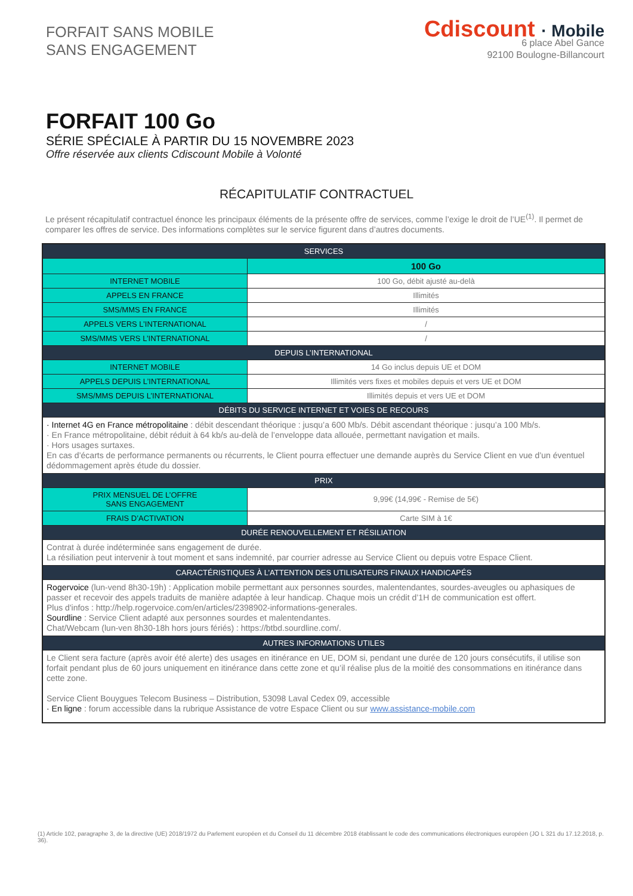FORFAIT SANS MOBILE
SANS ENGAGEMENT
Cdiscount · Mobile
6 place Abel Gance
92100 Boulogne-Billancourt
FORFAIT 100 Go
SÉRIE SPÉCIALE À PARTIR DU 15 NOVEMBRE 2023
Offre réservée aux clients Cdiscount Mobile à Volonté
RÉCAPITULATIF CONTRACTUEL
Le présent récapitulatif contractuel énonce les principaux éléments de la présente offre de services, comme l’exige le droit de l’UE<sup>(1)</sup>. Il permet de comparer les offres de service. Des informations complètes sur le service figurent dans d’autres documents.
| SERVICES | |
| --- | --- |
| | 100 Go |
| INTERNET MOBILE | 100 Go, débit ajusté au-delà |
| APPELS EN FRANCE | Illimités |
| SMS/MMS EN FRANCE | Illimités |
| APPELS VERS L’INTERNATIONAL | / |
| SMS/MMS VERS L’INTERNATIONAL | / |
| DEPUIS L’INTERNATIONAL | |
| INTERNET MOBILE | 14 Go inclus depuis UE et DOM |
| APPELS DEPUIS L’INTERNATIONAL | Illimités vers fixes et mobiles depuis et vers UE et DOM |
| SMS/MMS DEPUIS L’INTERNATIONAL | Illimités depuis et vers UE et DOM |
| DÉBITS DU SERVICE INTERNET ET VOIES DE RECOURS | |
| · Internet 4G en France métropolitaine : débit descendant théorique : jusqu’a 600 Mb/s. Débit ascendant théorique : jusqu’a 100 Mb/s. · En France métropolitaine, débit réduit à 64 kb/s au-delà de l’enveloppe data allouée, permettant navigation et mails. · Hors usages surtaxes. En cas d’écarts de performance permanents ou récurrents, le Client pourra effectuer une demande auprès du Service Client en vue d’un éventuel dédommagement après étude du dossier. | |
| PRIX | |
| PRIX MENSUEL DE L’OFFRE SANS ENGAGEMENT | 9,99€ (14,99€ - Remise de 5€) |
| FRAIS D’ACTIVATION | Carte SIM à 1€ |
| DURÉE RENOUVELLEMENT ET RÉSILIATION | |
| Contrat à durée indéterminée sans engagement de durée. La résiliation peut intervenir à tout moment et sans indemnité, par courrier adresse au Service Client ou depuis votre Espace Client. | |
| CARACTÉRISTIQUES À L’ATTENTION DES UTILISATEURS FINAUX HANDICAPÉS | |
| Rogervoice (lun-vend 8h30-19h) : Application mobile permettant aux personnes sourdes, malentendantes, sourdes-aveugles ou aphasiques de passer et recevoir des appels traduits de manière adaptée à leur handicap. Chaque mois un crédit d’1H de communication est offert. Plus d'infos : http://help.rogervoice.com/en/articles/2398902-informations-generales. Sourdline : Service Client adapté aux personnes sourdes et malentendantes. Chat/Webcam (lun-ven 8h30-18h hors jours fériés) : https://btbd.sourdline.com/. | |
| AUTRES INFORMATIONS UTILES | |
| Le Client sera facture (après avoir été alerte) des usages en itinérance en UE, DOM si, pendant une durée de 120 jours consécutifs, il utilise son forfait pendant plus de 60 jours uniquement en itinérance dans cette zone et qu’il réalise plus de la moitié des consommations en itinérance dans cette zone. Service Client Bouygues Telecom Business – Distribution, 53098 Laval Cedex 09, accessible · En ligne : forum accessible dans la rubrique Assistance de votre Espace Client ou sur www.assistance-mobile.com | |
(1) Article 102, paragraphe 3, de la directive (UE) 2018/1972 du Parlement européen et du Conseil du 11 décembre 2018 établissant le code des communications électroniques européen (JO L 321 du 17.12.2018, p. 36).